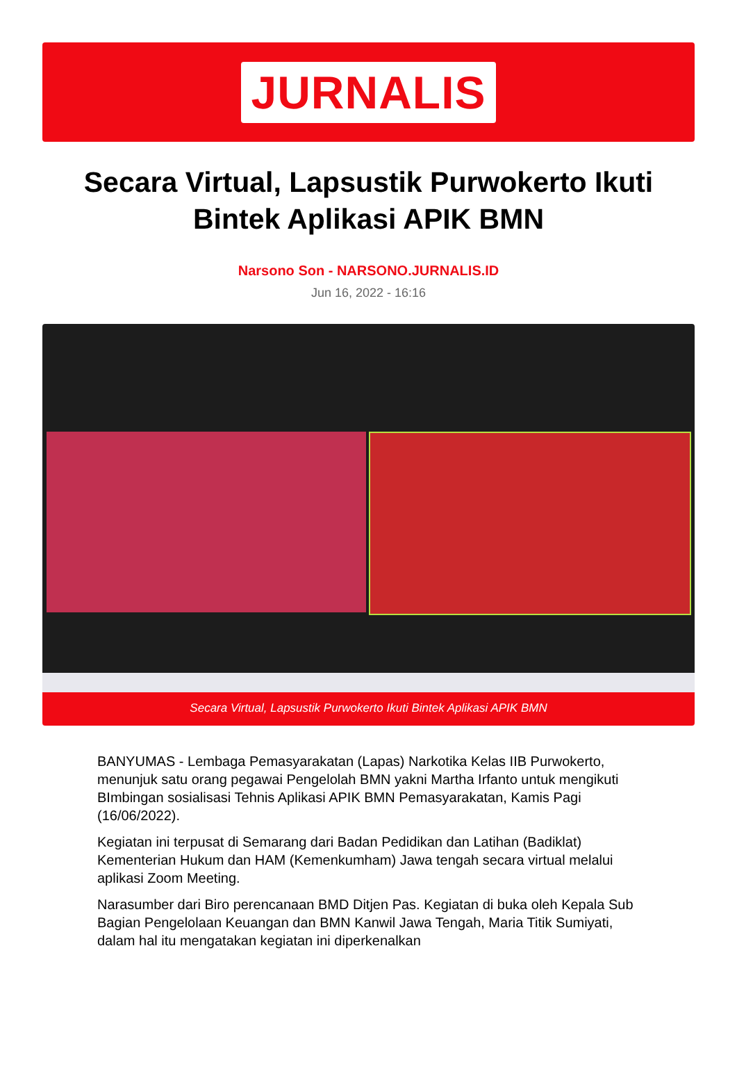JURNALIS
Secara Virtual, Lapsustik Purwokerto Ikuti Bintek Aplikasi APIK BMN
Narsono Son - NARSONO.JURNALIS.ID
Jun 16, 2022 - 16:16
Secara Virtual, Lapsustik Purwokerto Ikuti Bintek Aplikasi APIK BMN
BANYUMAS - Lembaga Pemasyarakatan (Lapas) Narkotika Kelas IIB Purwokerto, menunjuk satu orang pegawai Pengelolah BMN yakni Martha Irfanto untuk mengikuti BImbingan sosialisasi Tehnis Aplikasi APIK BMN Pemasyarakatan, Kamis Pagi (16/06/2022).
Kegiatan ini terpusat di Semarang dari Badan Pedidikan dan Latihan (Badiklat) Kementerian Hukum dan HAM (Kemenkumham) Jawa tengah secara virtual melalui aplikasi Zoom Meeting.
Narasumber dari Biro perencanaan BMD Ditjen Pas. Kegiatan di buka oleh Kepala Sub Bagian Pengelolaan Keuangan dan BMN Kanwil Jawa Tengah, Maria Titik Sumiyati, dalam hal itu mengatakan kegiatan ini diperkenalkan